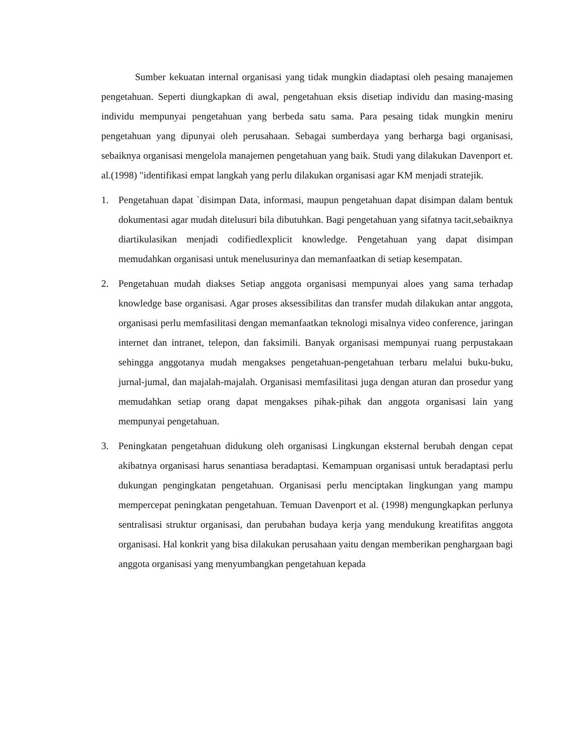Sumber kekuatan internal organisasi yang tidak mungkin diadaptasi oleh pesaing manajemen pengetahuan. Seperti diungkapkan di awal, pengetahuan eksis disetiap individu dan masing-masing individu mempunyai pengetahuan yang berbeda satu sama. Para pesaing tidak mungkin meniru pengetahuan yang dipunyai oleh perusahaan. Sebagai sumberdaya yang berharga bagi organisasi, sebaiknya organisasi mengelola manajemen pengetahuan yang baik. Studi yang dilakukan Davenport et. al.(1998) "identifikasi empat langkah yang perlu dilakukan organisasi agar KM menjadi stratejik.
1. Pengetahuan dapat `disimpan Data, informasi, maupun pengetahuan dapat disimpan dalam bentuk dokumentasi agar mudah ditelusuri bila dibutuhkan. Bagi pengetahuan yang sifatnya tacit,sebaiknya diartikulasikan menjadi codifiedlexplicit knowledge. Pengetahuan yang dapat disimpan memudahkan organisasi untuk menelusurinya dan memanfaatkan di setiap kesempatan.
2. Pengetahuan mudah diakses Setiap anggota organisasi mempunyai aloes yang sama terhadap knowledge base organisasi. Agar proses aksessibilitas dan transfer mudah dilakukan antar anggota, organisasi perlu memfasilitasi dengan memanfaatkan teknologi misalnya video conference, jaringan internet dan intranet, telepon, dan faksimili. Banyak organisasi mempunyai ruang perpustakaan sehingga anggotanya mudah mengakses pengetahuan-pengetahuan terbaru melalui buku-buku, jurnal-jumal, dan majalah-majalah. Organisasi memfasilitasi juga dengan aturan dan prosedur yang memudahkan setiap orang dapat mengakses pihak-pihak dan anggota organisasi lain yang mempunyai pengetahuan.
3. Peningkatan pengetahuan didukung oleh organisasi Lingkungan eksternal berubah dengan cepat akibatnya organisasi harus senantiasa beradaptasi. Kemampuan organisasi untuk beradaptasi perlu dukungan pengingkatan pengetahuan. Organisasi perlu menciptakan lingkungan yang mampu mempercepat peningkatan pengetahuan. Temuan Davenport et al. (1998) mengungkapkan perlunya sentralisasi struktur organisasi, dan perubahan budaya kerja yang mendukung kreatifitas anggota organisasi. Hal konkrit yang bisa dilakukan perusahaan yaitu dengan memberikan penghargaan bagi anggota organisasi yang menyumbangkan pengetahuan kepada